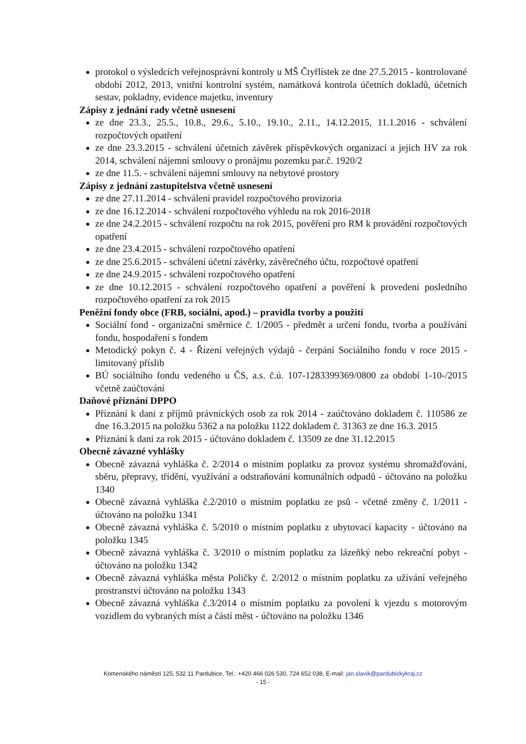protokol o výsledcích veřejnosprávní kontroly u MŠ Čtyřlístek ze dne 27.5.2015 - kontrolované období 2012, 2013, vnitřní kontrolní systém, namátková kontrola účetních dokladů, účetních sestav, pokladny, evidence majetku, inventury
Zápisy z jednání rady včetně usnesení
ze dne 23.3., 25.5., 10.8., 29.6., 5.10., 19.10., 2.11., 14.12.2015, 11.1.2016 - schválení rozpočtových opatření
ze dne 23.3.2015 - schválení účetních závěrek příspěvkových organizací a jejich HV za rok 2014, schválení nájemní smlouvy o pronájmu pozemku par.č. 1920/2
ze dne 11.5. - schválení nájemní smlouvy na nebytové prostory
Zápisy z jednání zastupitelstva včetně usnesení
ze dne 27.11.2014 - schválení pravidel rozpočtového provizoria
ze dne 16.12.2014 - schválení rozpočtového výhledu na rok 2016-2018
ze dne 24.2.2015 - schválení rozpočtu na rok 2015, pověření pro RM k provádění rozpočtových opatření
ze dne 23.4.2015 - schválení rozpočtového opatření
ze dne 25.6.2015 - schválení účetní závěrky, závěrečného účtu, rozpočtové opatření
ze dne 24.9.2015 - schválení rozpočtového opatření
ze dne 10.12.2015 - schválení rozpočtového opatření a pověření k provedení posledního rozpočtového opatření za rok 2015
Peněžní fondy obce (FRB, sociální, apod.) – pravidla tvorby a použití
Sociální fond - organizační směrnice č. 1/2005 - předmět a určení fondu, tvorba a používání fondu, hospodaření s fondem
Metodický pokyn č. 4 - Řízení veřejných výdajů - čerpání Sociálního fondu v roce 2015 - limitovaný příslib
BÚ sociálního fondu vedeného u ČS, a.s. č.ú. 107-1283399369/0800 za období 1-10-/2015 včetně zaúčtování
Daňové přiznání DPPO
Přiznání k dani z příjmů právnických osob za rok 2014 - zaúčtováno dokladem č. 110586 ze dne 16.3.2015 na položku 5362 a na položku 1122 dokladem č. 31363 ze dne 16.3. 2015
Přiznání k dani za rok 2015 - účtováno dokladem č. 13509 ze dne 31.12.2015
Obecně závazné vyhlášky
Obecně závazná vyhláška č. 2/2014 o místním poplatku za provoz systému shromažďování, sběru, přepravy, třídění, využívání a odstraňování komunálních odpadů - účtováno na položku 1340
Obecně závazná vyhláška č.2/2010 o místním poplatku ze psů - včetně změny č. 1/2011 - účtováno na položku 1341
Obecně závazná vyhláška č. 5/2010 o místním poplatku z ubytovací kapacity - účtováno na položku 1345
Obecně závazná vyhláška č. 3/2010 o místním poplatku za lázeňký nebo rekreační pobyt - účtováno na položku 1342
Obecně závazná vyhláška města Poličky č. 2/2012 o místním poplatku za užívání veřejného prostranství účtováno na položku 1343
Obecně závazná vyhláška č.3/2014 o místním poplatku za povolení k vjezdu s motorovým vozidlem do vybraných míst a částí měst - účtováno na položku 1346
Komenského náměstí 125, 532 11 Pardubice, Tel.: +420 466 026 530, 724 652 038, E-mail: jan.slavik@pardubickykraj.cz
- 15 -